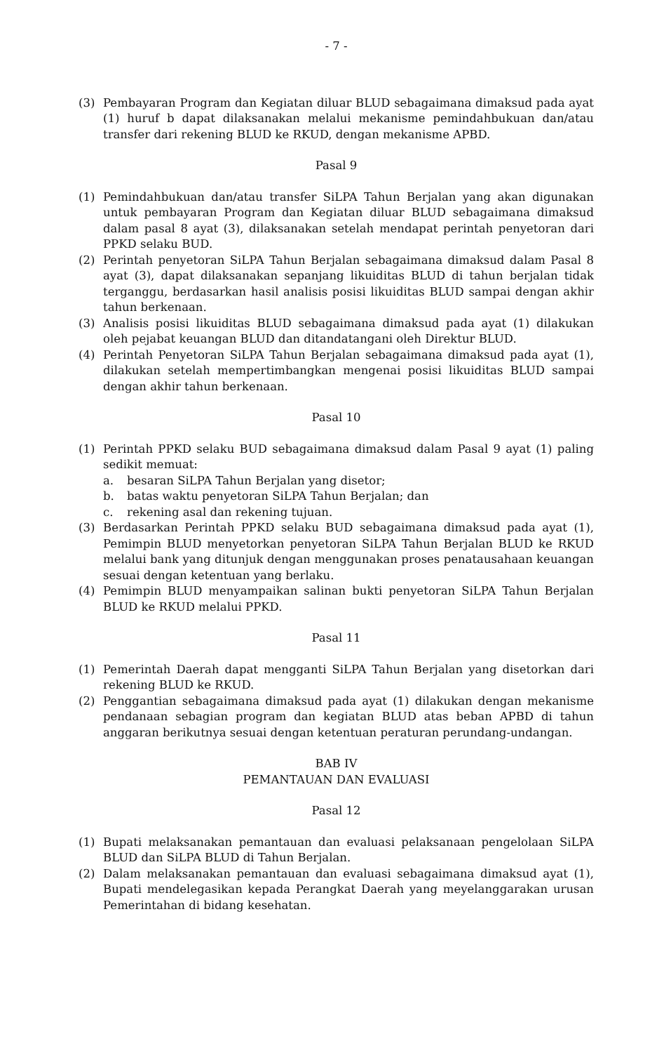- 7 -
(3) Pembayaran Program dan Kegiatan diluar BLUD sebagaimana dimaksud pada ayat (1) huruf b dapat dilaksanakan melalui mekanisme pemindahbukuan dan/atau transfer dari rekening BLUD ke RKUD, dengan mekanisme APBD.
Pasal 9
(1) Pemindahbukuan dan/atau transfer SiLPA Tahun Berjalan yang akan digunakan untuk pembayaran Program dan Kegiatan diluar BLUD sebagaimana dimaksud dalam pasal 8 ayat (3), dilaksanakan setelah mendapat perintah penyetoran dari PPKD selaku BUD.
(2) Perintah penyetoran SiLPA Tahun Berjalan sebagaimana dimaksud dalam Pasal 8 ayat (3), dapat dilaksanakan sepanjang likuiditas BLUD di tahun berjalan tidak terganggu, berdasarkan hasil analisis posisi likuiditas BLUD sampai dengan akhir tahun berkenaan.
(3) Analisis posisi likuiditas BLUD sebagaimana dimaksud pada ayat (1) dilakukan oleh pejabat keuangan BLUD dan ditandatangani oleh Direktur BLUD.
(4) Perintah Penyetoran SiLPA Tahun Berjalan sebagaimana dimaksud pada ayat (1), dilakukan setelah mempertimbangkan mengenai posisi likuiditas BLUD sampai dengan akhir tahun berkenaan.
Pasal 10
(1) Perintah PPKD selaku BUD sebagaimana dimaksud dalam Pasal 9 ayat (1) paling sedikit memuat:
a. besaran SiLPA Tahun Berjalan yang disetor;
b. batas waktu penyetoran SiLPA Tahun Berjalan; dan
c. rekening asal dan rekening tujuan.
(3) Berdasarkan Perintah PPKD selaku BUD sebagaimana dimaksud pada ayat (1), Pemimpin BLUD menyetorkan penyetoran SiLPA Tahun Berjalan BLUD ke RKUD melalui bank yang ditunjuk dengan menggunakan proses penatausahaan keuangan sesuai dengan ketentuan yang berlaku.
(4) Pemimpin BLUD menyampaikan salinan bukti penyetoran SiLPA Tahun Berjalan BLUD ke RKUD melalui PPKD.
Pasal 11
(1) Pemerintah Daerah dapat mengganti SiLPA Tahun Berjalan yang disetorkan dari rekening BLUD ke RKUD.
(2) Penggantian sebagaimana dimaksud pada ayat (1) dilakukan dengan mekanisme pendanaan sebagian program dan kegiatan BLUD atas beban APBD di tahun anggaran berikutnya sesuai dengan ketentuan peraturan perundang-undangan.
BAB IV
PEMANTAUAN DAN EVALUASI
Pasal 12
(1) Bupati melaksanakan pemantauan dan evaluasi pelaksanaan pengelolaan SiLPA BLUD dan SiLPA BLUD di Tahun Berjalan.
(2) Dalam melaksanakan pemantauan dan evaluasi sebagaimana dimaksud ayat (1), Bupati mendelegasikan kepada Perangkat Daerah yang meyelanggarakan urusan Pemerintahan di bidang kesehatan.